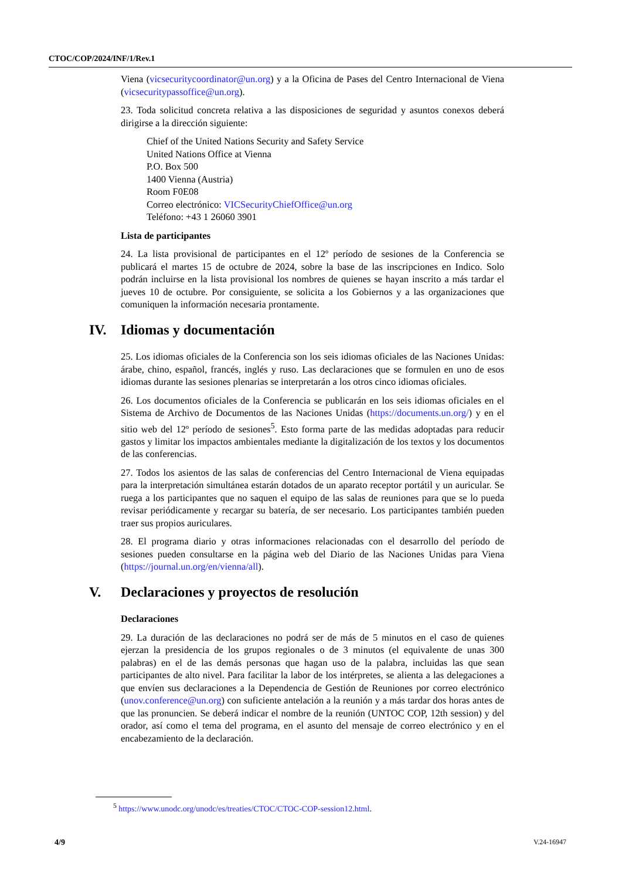CTOC/COP/2024/INF/1/Rev.1
Viena (vicsecuritycoordinator@un.org) y a la Oficina de Pases del Centro Internacional de Viena (vicsecuritypassoffice@un.org).
23. Toda solicitud concreta relativa a las disposiciones de seguridad y asuntos conexos deberá dirigirse a la dirección siguiente:
Chief of the United Nations Security and Safety Service
United Nations Office at Vienna
P.O. Box 500
1400 Vienna (Austria)
Room F0E08
Correo electrónico: VICSecurityChiefOffice@un.org
Teléfono: +43 1 26060 3901
Lista de participantes
24. La lista provisional de participantes en el 12º período de sesiones de la Conferencia se publicará el martes 15 de octubre de 2024, sobre la base de las inscripciones en Indico. Solo podrán incluirse en la lista provisional los nombres de quienes se hayan inscrito a más tardar el jueves 10 de octubre. Por consiguiente, se solicita a los Gobiernos y a las organizaciones que comuniquen la información necesaria prontamente.
IV. Idiomas y documentación
25. Los idiomas oficiales de la Conferencia son los seis idiomas oficiales de las Naciones Unidas: árabe, chino, español, francés, inglés y ruso. Las declaraciones que se formulen en uno de esos idiomas durante las sesiones plenarias se interpretarán a los otros cinco idiomas oficiales.
26. Los documentos oficiales de la Conferencia se publicarán en los seis idiomas oficiales en el Sistema de Archivo de Documentos de las Naciones Unidas (https://documents.un.org/) y en el sitio web del 12º período de sesiones<sup>5</sup>. Esto forma parte de las medidas adoptadas para reducir gastos y limitar los impactos ambientales mediante la digitalización de los textos y los documentos de las conferencias.
27. Todos los asientos de las salas de conferencias del Centro Internacional de Viena equipadas para la interpretación simultánea estarán dotados de un aparato receptor portátil y un auricular. Se ruega a los participantes que no saquen el equipo de las salas de reuniones para que se lo pueda revisar periódicamente y recargar su batería, de ser necesario. Los participantes también pueden traer sus propios auriculares.
28. El programa diario y otras informaciones relacionadas con el desarrollo del período de sesiones pueden consultarse en la página web del Diario de las Naciones Unidas para Viena (https://journal.un.org/en/vienna/all).
V. Declaraciones y proyectos de resolución
Declaraciones
29. La duración de las declaraciones no podrá ser de más de 5 minutos en el caso de quienes ejerzan la presidencia de los grupos regionales o de 3 minutos (el equivalente de unas 300 palabras) en el de las demás personas que hagan uso de la palabra, incluidas las que sean participantes de alto nivel. Para facilitar la labor de los intérpretes, se alienta a las delegaciones a que envíen sus declaraciones a la Dependencia de Gestión de Reuniones por correo electrónico (unov.conference@un.org) con suficiente antelación a la reunión y a más tardar dos horas antes de que las pronuncien. Se deberá indicar el nombre de la reunión (UNTOC COP, 12th session) y del orador, así como el tema del programa, en el asunto del mensaje de correo electrónico y en el encabezamiento de la declaración.
<sup>5</sup> https://www.unodc.org/unodc/es/treaties/CTOC/CTOC-COP-session12.html.
4/9 V.24-16947